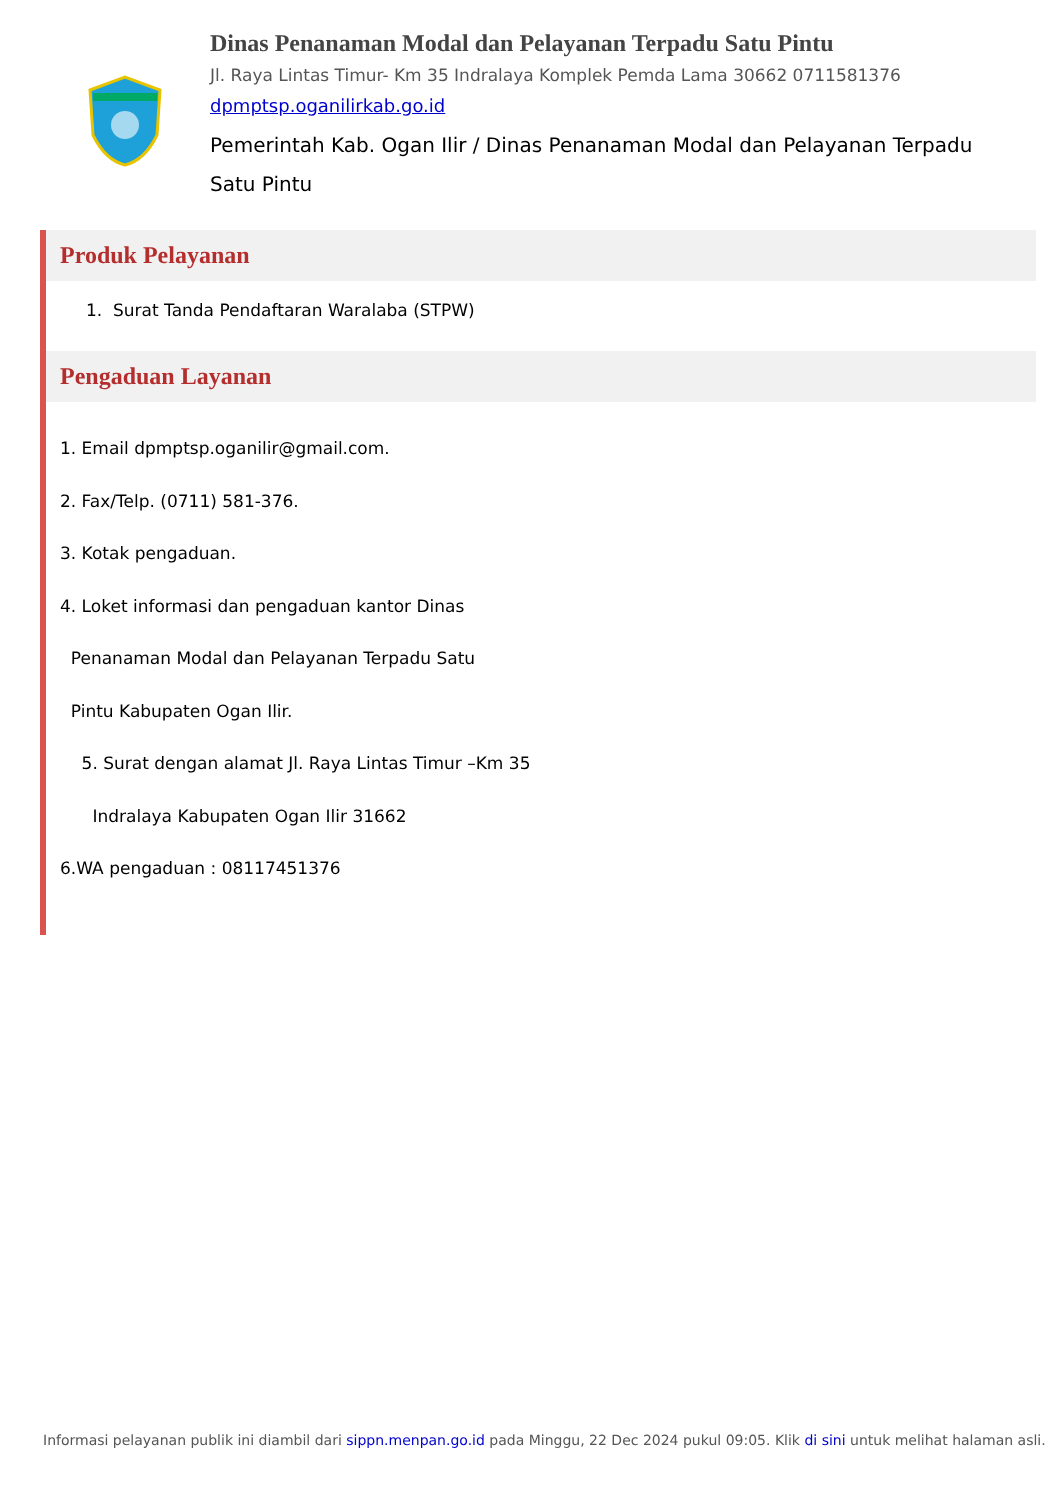Dinas Penanaman Modal dan Pelayanan Terpadu Satu Pintu
Jl. Raya Lintas Timur- Km 35 Indralaya Komplek Pemda Lama 30662 0711581376
dpmptsp.oganilirkab.go.id
Pemerintah Kab. Ogan Ilir / Dinas Penanaman Modal dan Pelayanan Terpadu Satu Pintu
Produk Pelayanan
1. Surat Tanda Pendaftaran Waralaba (STPW)
Pengaduan Layanan
1. Email dpmptsp.oganilir@gmail.com.
2. Fax/Telp. (0711) 581-376.
3. Kotak pengaduan.
4. Loket informasi dan pengaduan kantor Dinas
Penanaman Modal dan Pelayanan Terpadu Satu
Pintu Kabupaten Ogan Ilir.
5. Surat dengan alamat Jl. Raya Lintas Timur –Km 35
Indralaya Kabupaten Ogan Ilir 31662
6.WA pengaduan : 08117451376
Informasi pelayanan publik ini diambil dari sippn.menpan.go.id pada Minggu, 22 Dec 2024 pukul 09:05. Klik di sini untuk melihat halaman asli.